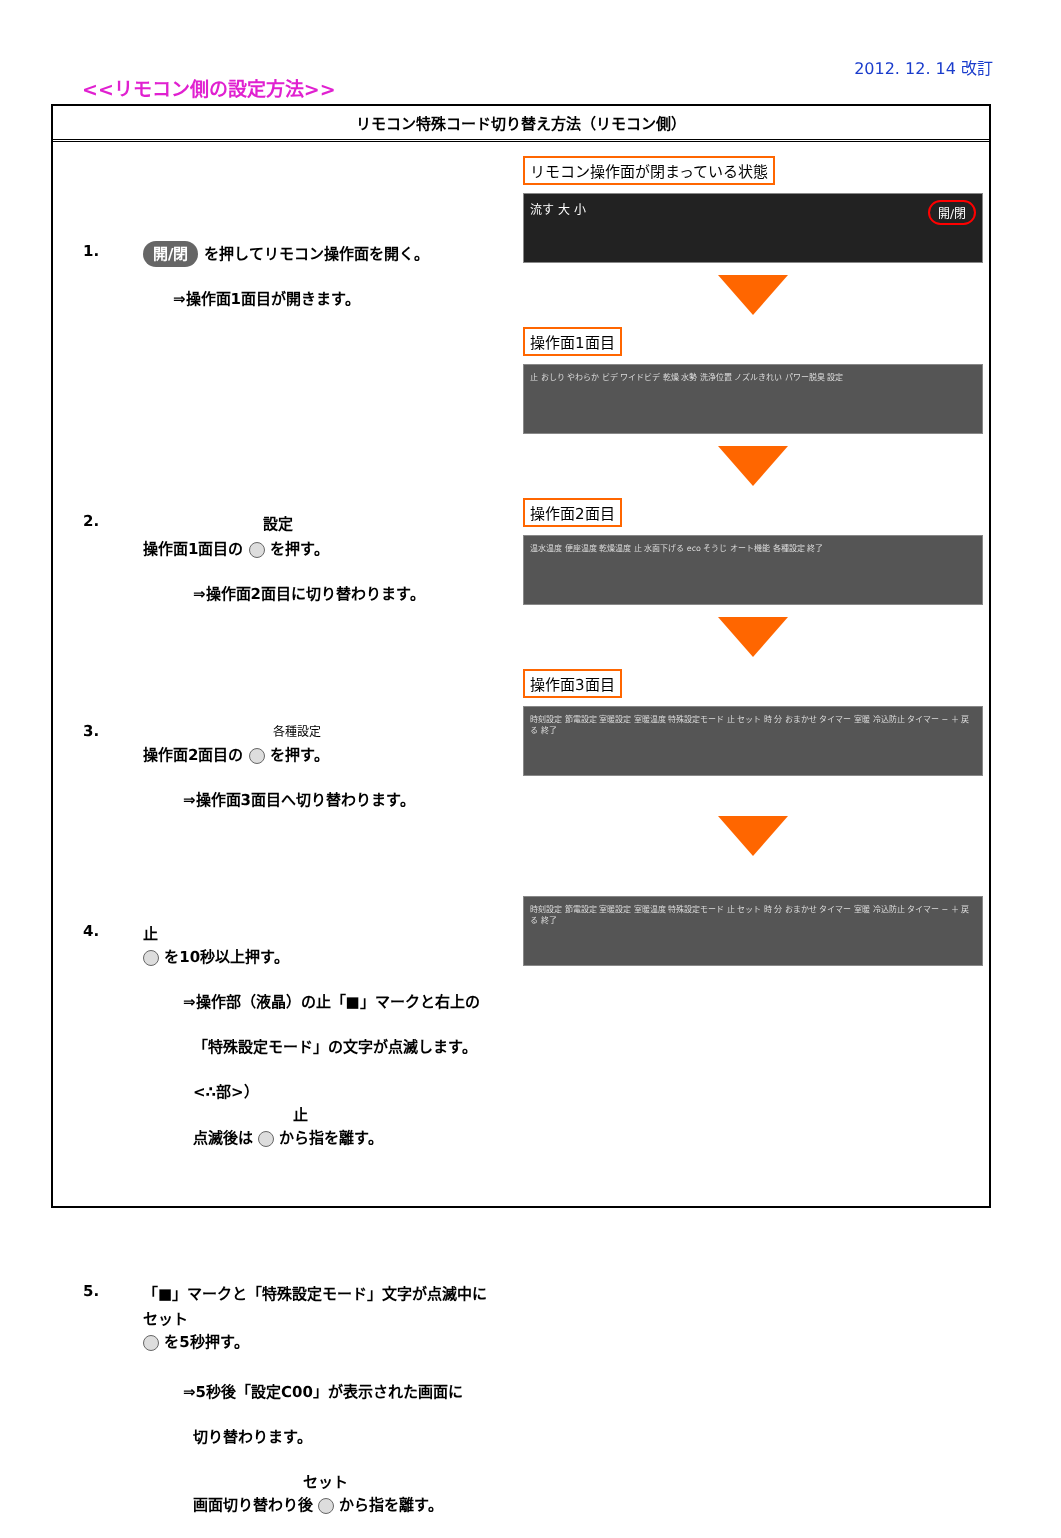2012. 12. 14 改訂
<<リモコン側の設定方法>>
リモコン特殊コード切り替え方法（リモコン側）
1.
開/閉 を押してリモコン操作面を開く。
⇒操作面1面目が開きます。
2.
設定
操作面1面目の を押す。
⇒操作面2面目に切り替わります。
3.
各種設定
操作面2面目の を押す。
⇒操作面3面目へ切り替わります。
4.
止
を10秒以上押す。
⇒操作部（液晶）の止「■」マークと右上の
「特殊設定モード」の文字が点滅します。
<∴部>）
止
点滅後は から指を離す。
5.
「■」マークと「特殊設定モード」文字が点滅中に
セット
を5秒押す。
⇒5秒後「設定C00」が表示された画面に
切り替わります。
セット
画面切り替わり後 から指を離す。
リモコン操作面が閉まっている状態
流す 大 小 開/閉
操作面1面目
止 おしり やわらか ビデ ワイドビデ 乾燥 水勢 洗浄位置 ノズルきれい パワー脱臭 設定
操作面2面目
温水温度 便座温度 乾燥温度 止 水面下げる eco そうじ オート機能 各種設定 終了
操作面3面目
時刻設定 節電設定 室暖設定 室暖温度 特殊設定モード 止 セット 時 分 おまかせ タイマー 室暖 冷込防止 タイマー − ＋ 戻る 終了
時刻設定 節電設定 室暖設定 室暖温度 特殊設定モード 止 セット 時 分 おまかせ タイマー 室暖 冷込防止 タイマー − ＋ 戻る 終了